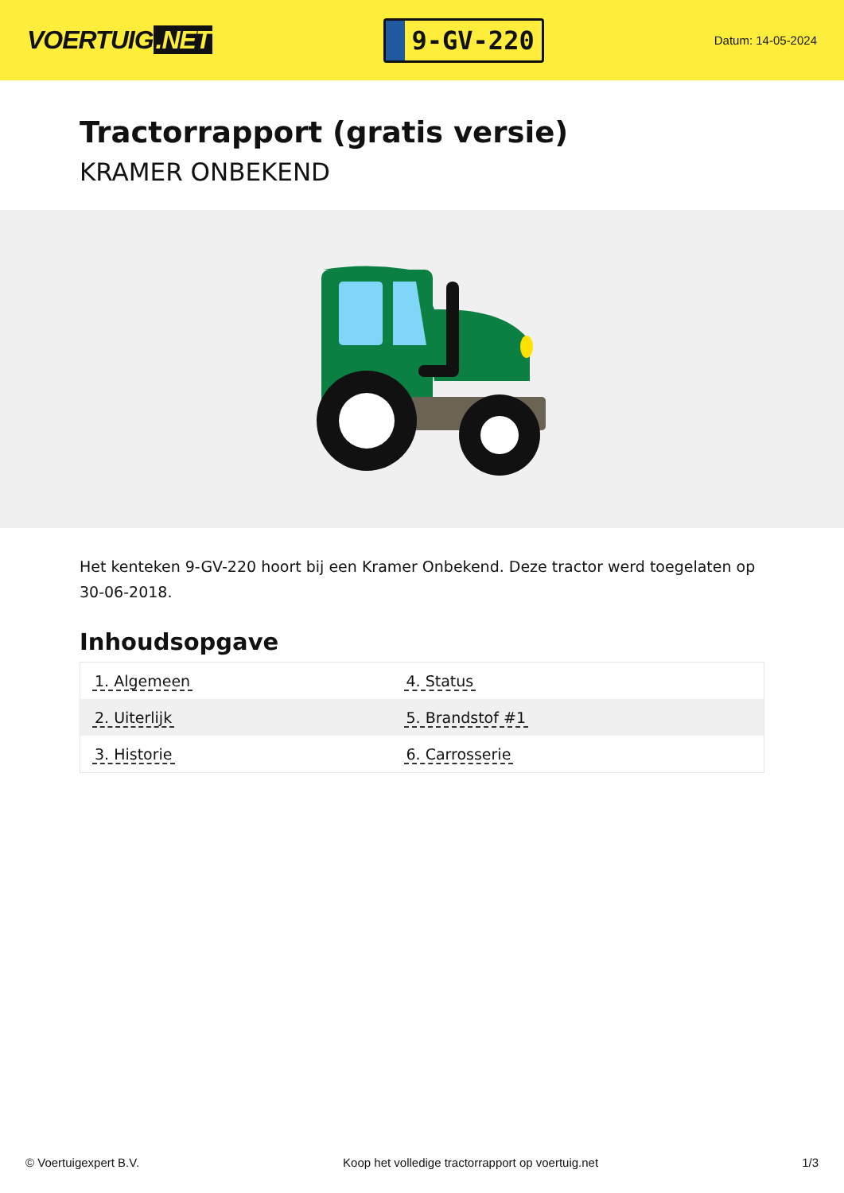VOERTUIG.NET
9-GV-220
Datum: 14-05-2024
Tractorrapport (gratis versie)
KRAMER ONBEKEND
Het kenteken 9-GV-220 hoort bij een Kramer Onbekend. Deze tractor werd toegelaten op 30-06-2018.
Inhoudsopgave
| 1. Algemeen | 4. Status |
| 2. Uiterlijk | 5. Brandstof #1 |
| 3. Historie | 6. Carrosserie |
© Voertuigexpert B.V. Koop het volledige tractorrapport op voertuig.net 1/3